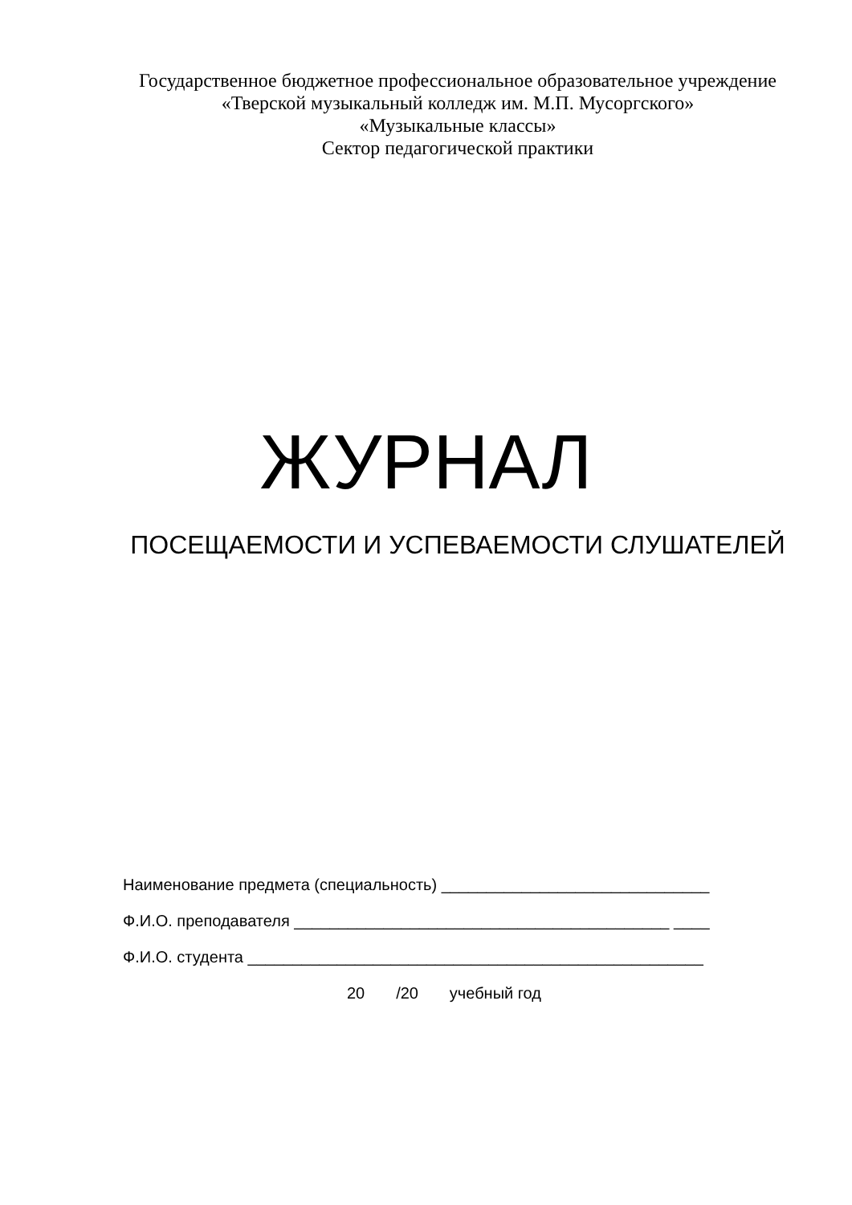Государственное бюджетное профессиональное образовательное учреждение
«Тверской музыкальный колледж им. М.П. Мусоргского»
«Музыкальные классы»
Сектор педагогической практики
ЖУРНАЛ
ПОСЕЩАЕМОСТИ И УСПЕВАЕМОСТИ СЛУШАТЕЛЕЙ
Наименование предмета (специальность) ______________________________
Ф.И.О. преподавателя __________________________________________ ____
Ф.И.О. студента ___________________________________________________
20 /20 учебный год